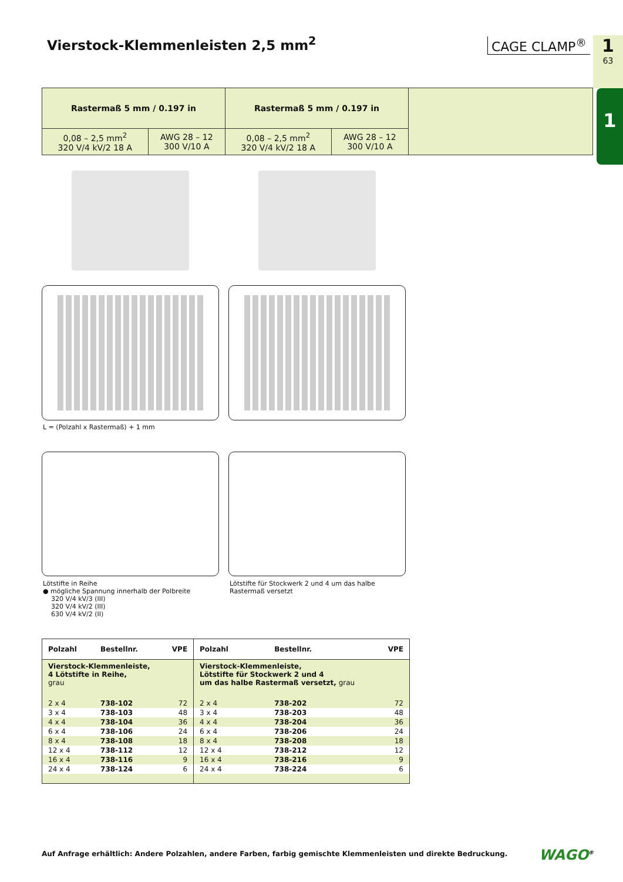Vierstock-Klemmenleisten 2,5 mm<sup>2</sup>
CAGE CLAMP<sup>®</sup>
1
63
1
| Rastermaß 5 mm / 0.197 in | | Rastermaß 5 mm / 0.197 in | | |
| 0,08 – 2,5 mm<sup>2</sup> 320 V/4 kV/2 18 A | AWG 28 – 12 300 V/10 A | 0,08 – 2,5 mm<sup>2</sup> 320 V/4 kV/2 18 A | AWG 28 – 12 300 V/10 A | |
L = (Polzahl x Rastermaß) + 1 mm
Lötstifte in Reihe
● mögliche Spannung innerhalb der Polbreite
320 V/4 kV/3 (III)
320 V/4 kV/2 (III)
630 V/4 kV/2 (II)
Lötstifte für Stockwerk 2 und 4 um das halbe Rastermaß versetzt
| Polzahl | Bestellnr. | VPE | Polzahl | Bestellnr. | VPE |
| --- | --- | --- | --- | --- | --- |
| Vierstock-Klemmenleiste, 4 Lötstifte in Reihe, grau | | | Vierstock-Klemmenleiste, Lötstifte für Stockwerk 2 und 4 um das halbe Rastermaß versetzt, grau | | |
| 2 x 4 | 738-102 | 72 | 2 x 4 | 738-202 | 72 |
| 3 x 4 | 738-103 | 48 | 3 x 4 | 738-203 | 48 |
| 4 x 4 | 738-104 | 36 | 4 x 4 | 738-204 | 36 |
| 6 x 4 | 738-106 | 24 | 6 x 4 | 738-206 | 24 |
| 8 x 4 | 738-108 | 18 | 8 x 4 | 738-208 | 18 |
| 12 x 4 | 738-112 | 12 | 12 x 4 | 738-212 | 12 |
| 16 x 4 | 738-116 | 9 | 16 x 4 | 738-216 | 9 |
| 24 x 4 | 738-124 | 6 | 24 x 4 | 738-224 | 6 |
Auf Anfrage erhältlich: Andere Polzahlen, andere Farben, farbig gemischte Klemmenleisten und direkte Bedruckung.
WAGO<sup>®</sup>